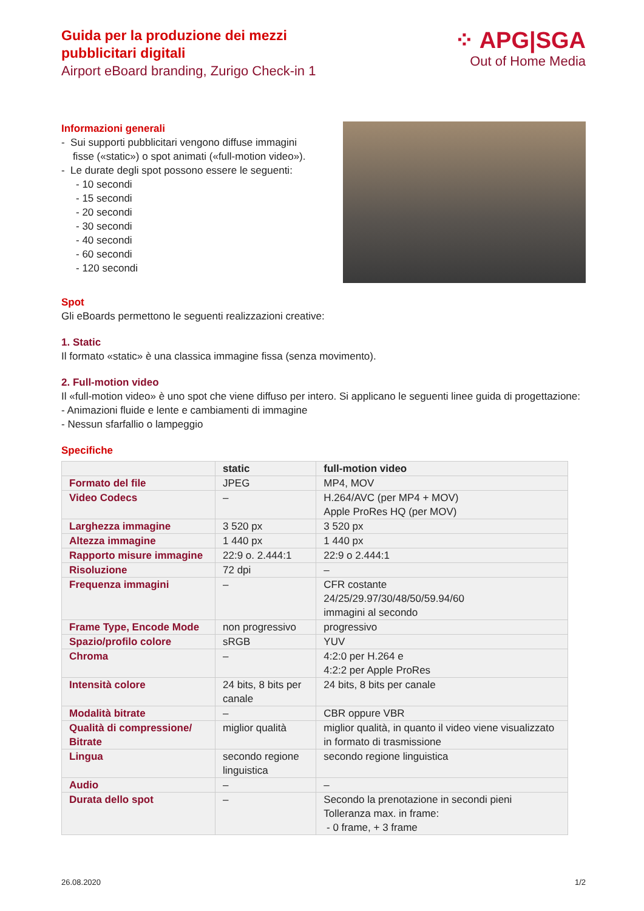Guida per la produzione dei mezzi
pubblicitari digitali
Airport eBoard branding, Zurigo Check-in 1
⁘ APG|SGA
Out of Home Media
Informazioni generali
- Sui supporti pubblicitari vengono diffuse immagini
fisse («static») o spot animati («full-motion video»).
- Le durate degli spot possono essere le seguenti:
- 10 secondi
- 15 secondi
- 20 secondi
- 30 secondi
- 40 secondi
- 60 secondi
- 120 secondi
Spot
Gli eBoards permettono le seguenti realizzazioni creative:
1. Static
Il formato «static» è una classica immagine fissa (senza movimento).
2. Full-motion video
Il «full-motion video» è uno spot che viene diffuso per intero. Si applicano le seguenti linee guida di progettazione:
- Animazioni fluide e lente e cambiamenti di immagine
- Nessun sfarfallio o lampeggio
Specifiche
| | static | full-motion video |
| --- | --- | --- |
| Formato del file | JPEG | MP4, MOV |
| Video Codecs | – | H.264/AVC (per MP4 + MOV) Apple ProRes HQ (per MOV) |
| Larghezza immagine | 3 520 px | 3 520 px |
| Altezza immagine | 1 440 px | 1 440 px |
| Rapporto misure immagine | 22:9 o. 2.444:1 | 22:9 o 2.444:1 |
| Risoluzione | 72 dpi | – |
| Frequenza immagini | – | CFR costante 24/25/29.97/30/48/50/59.94/60 immagini al secondo |
| Frame Type, Encode Mode | non progressivo | progressivo |
| Spazio/profilo colore | sRGB | YUV |
| Chroma | – | 4:2:0 per H.264 e 4:2:2 per Apple ProRes |
| Intensità colore | 24 bits, 8 bits per canale | 24 bits, 8 bits per canale |
| Modalità bitrate | – | CBR oppure VBR |
| Qualità di compressione/ Bitrate | miglior qualità | miglior qualità, in quanto il video viene visualizzato in formato di trasmissione |
| Lingua | secondo regione linguistica | secondo regione linguistica |
| Audio | – | – |
| Durata dello spot | – | Secondo la prenotazione in secondi pieni Tolleranza max. in frame: - 0 frame, + 3 frame |
26.08.2020 1/2